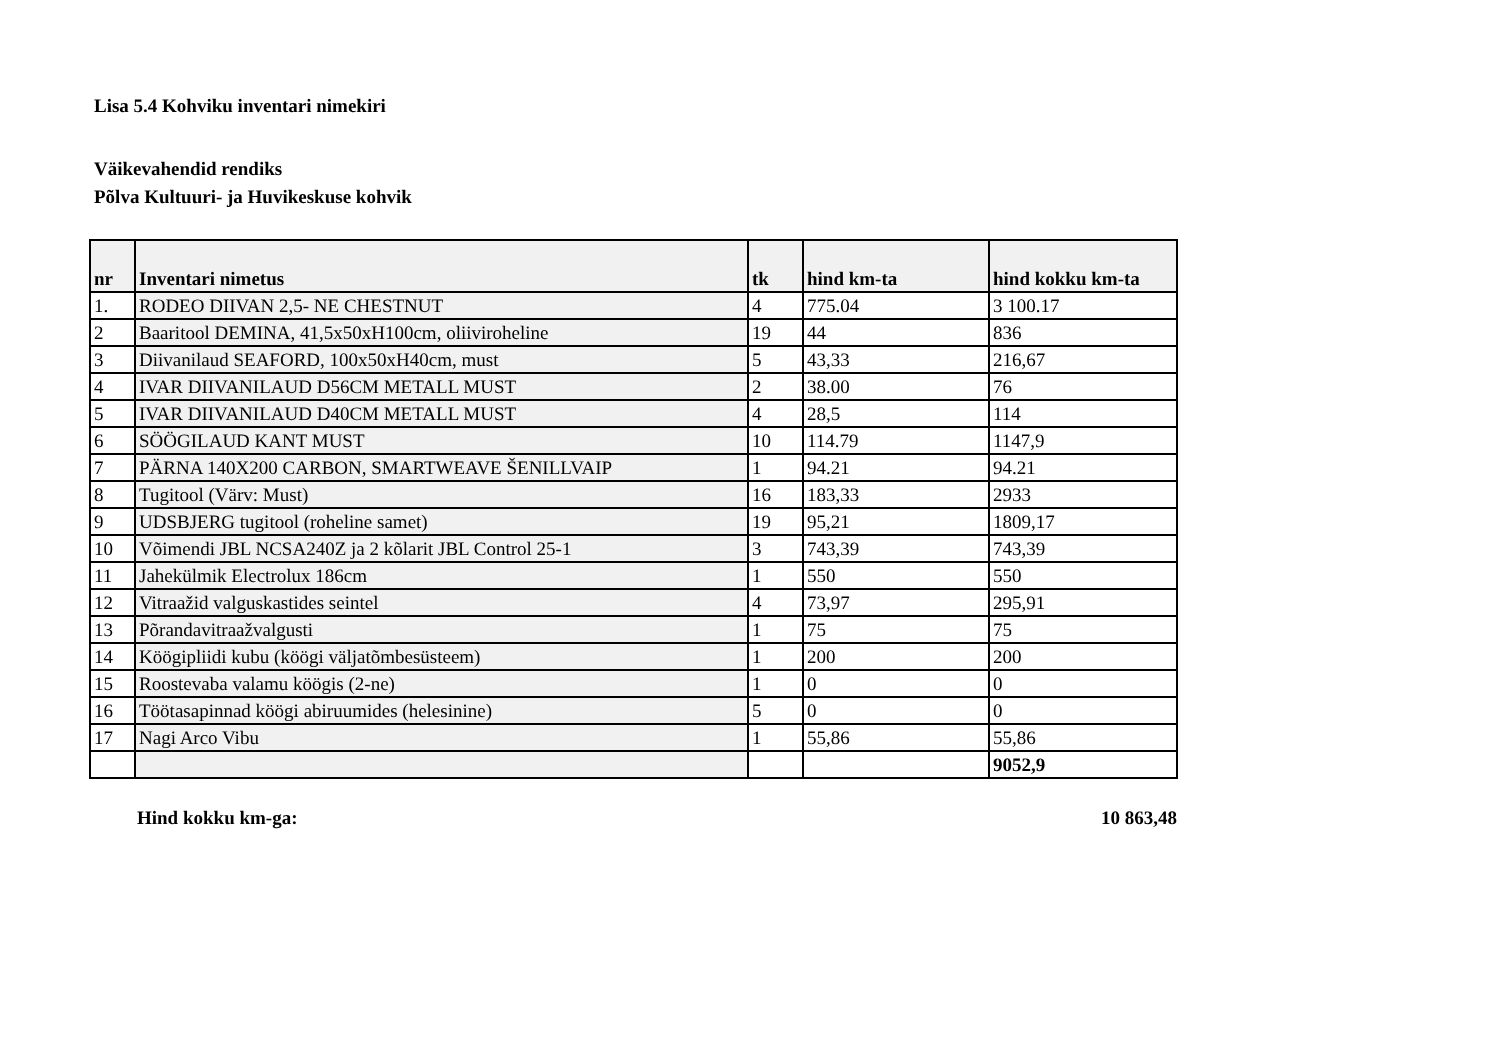Lisa 5.4 Kohviku inventari nimekiri
Väikevahendid rendiks
Põlva Kultuuri- ja Huvikeskuse kohvik
| nr | Inventari nimetus | tk | hind km-ta | hind kokku km-ta |
| --- | --- | --- | --- | --- |
| 1. | RODEO DIIVAN 2,5- NE CHESTNUT | 4 | 775.04 | 3 100.17 |
| 2 | Baaritool DEMINA, 41,5x50xH100cm, oliiviroheline | 19 | 44 | 836 |
| 3 | Diivanilaud SEAFORD, 100x50xH40cm, must | 5 | 43,33 | 216,67 |
| 4 | IVAR DIIVANILAUD D56CM METALL MUST | 2 | 38.00 | 76 |
| 5 | IVAR DIIVANILAUD D40CM METALL MUST | 4 | 28,5 | 114 |
| 6 | SÖÖGILAUD KANT MUST | 10 | 114.79 | 1147,9 |
| 7 | PÄRNA 140X200 CARBON, SMARTWEAVE ŠENILLVAIP | 1 | 94.21 | 94.21 |
| 8 | Tugitool (Värv: Must) | 16 | 183,33 | 2933 |
| 9 | UDSBJERG tugitool (roheline samet) | 19 | 95,21 | 1809,17 |
| 10 | Võimendi JBL NCSA240Z ja 2 kõlarit JBL Control 25-1 | 3 | 743,39 | 743,39 |
| 11 | Jahekülmik Electrolux 186cm | 1 | 550 | 550 |
| 12 | Vitraažid valguskastides seintel | 4 | 73,97 | 295,91 |
| 13 | Põrandavitraažvalgusti | 1 | 75 | 75 |
| 14 | Köögipliidi kubu (köögi väljatõmbesüsteem) | 1 | 200 | 200 |
| 15 | Roostevaba valamu köögis (2-ne) | 1 | 0 | 0 |
| 16 | Töötasapinnad köögi abiruumides (helesinine) | 5 | 0 | 0 |
| 17 | Nagi Arco Vibu | 1 | 55,86 | 55,86 |
| | | | | 9052,9 |
Hind kokku km-ga: 10 863,48